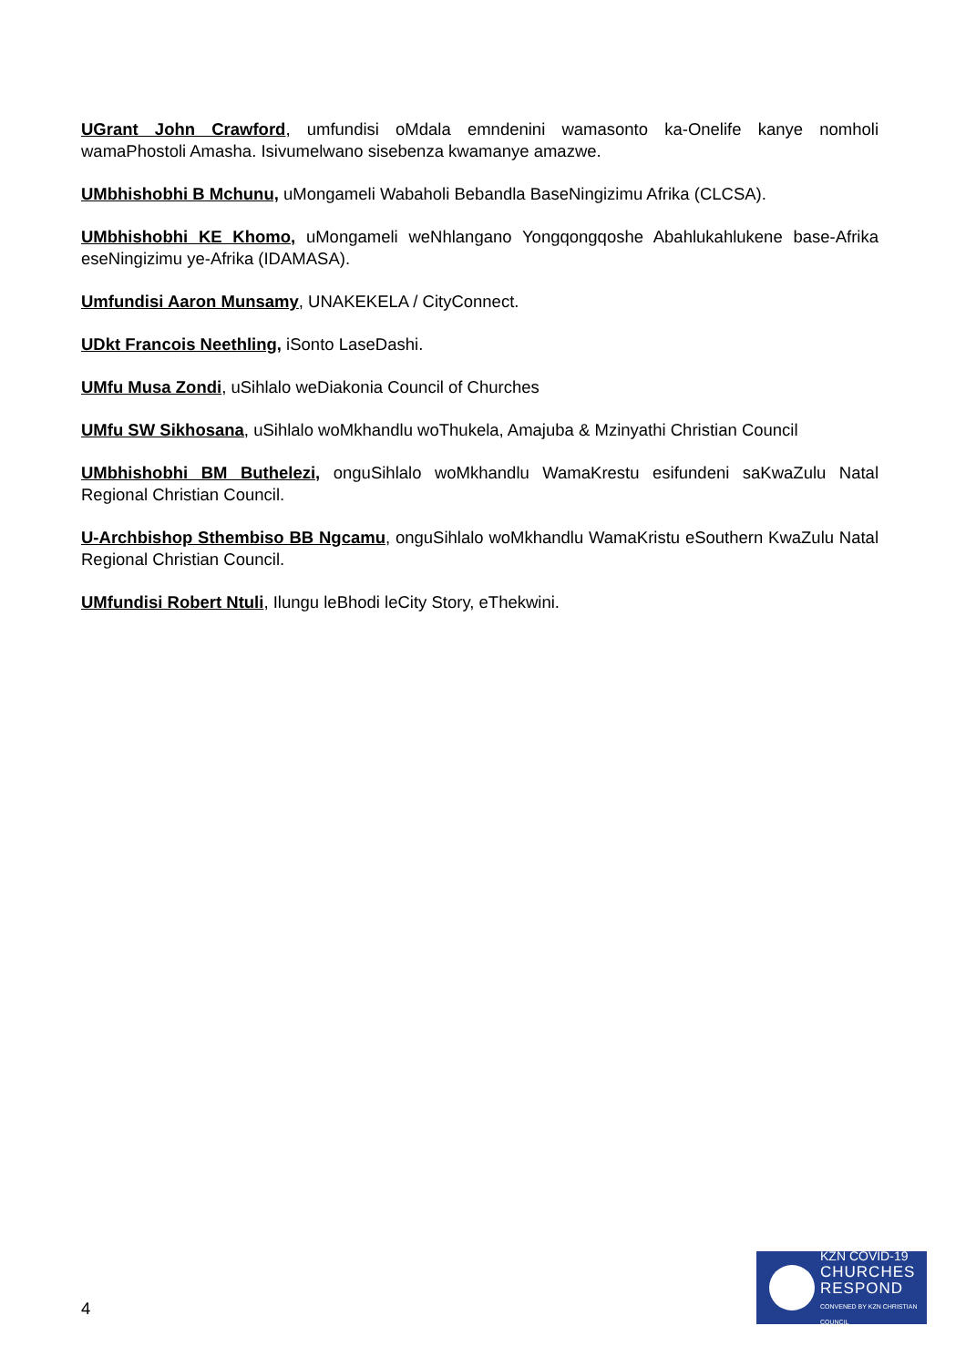UGrant John Crawford, umfundisi oMdala emndenini wamasonto ka-Onelife kanye nomholi wamaPhostoli Amasha. Isivumelwano sisebenza kwamanye amazwe.
UMbhishobhi B Mchunu, uMongameli Wabaholi Bebandla BaseNingizimu Afrika (CLCSA).
UMbhishobhi KE Khomo, uMongameli weNhlangano Yongqongqoshe Abahlukahlukene base-Afrika eseNingizimu ye-Afrika (IDAMASA).
Umfundisi Aaron Munsamy, UNAKEKELA / CityConnect.
UDkt Francois Neethling, iSonto LaseDashi.
UMfu Musa Zondi, uSihlalo weDiakonia Council of Churches
UMfu SW Sikhosana, uSihlalo woMkhandlu woThukela, Amajuba & Mzinyathi Christian Council
UMbhishobhi BM Buthelezi, onguSihlalo woMkhandlu WamaKrestu esifundeni saKwaZulu Natal Regional Christian Council.
U-Archbishop Sthembiso BB Ngcamu, onguSihlalo woMkhandlu WamaKristu eSouthern KwaZulu Natal Regional Christian Council.
UMfundisi Robert Ntuli, Ilungu leBhodi leCity Story, eThekwini.
4
KZN COVID-19
CHURCHES
RESPOND
CONVENED BY KZN CHRISTIAN COUNCIL